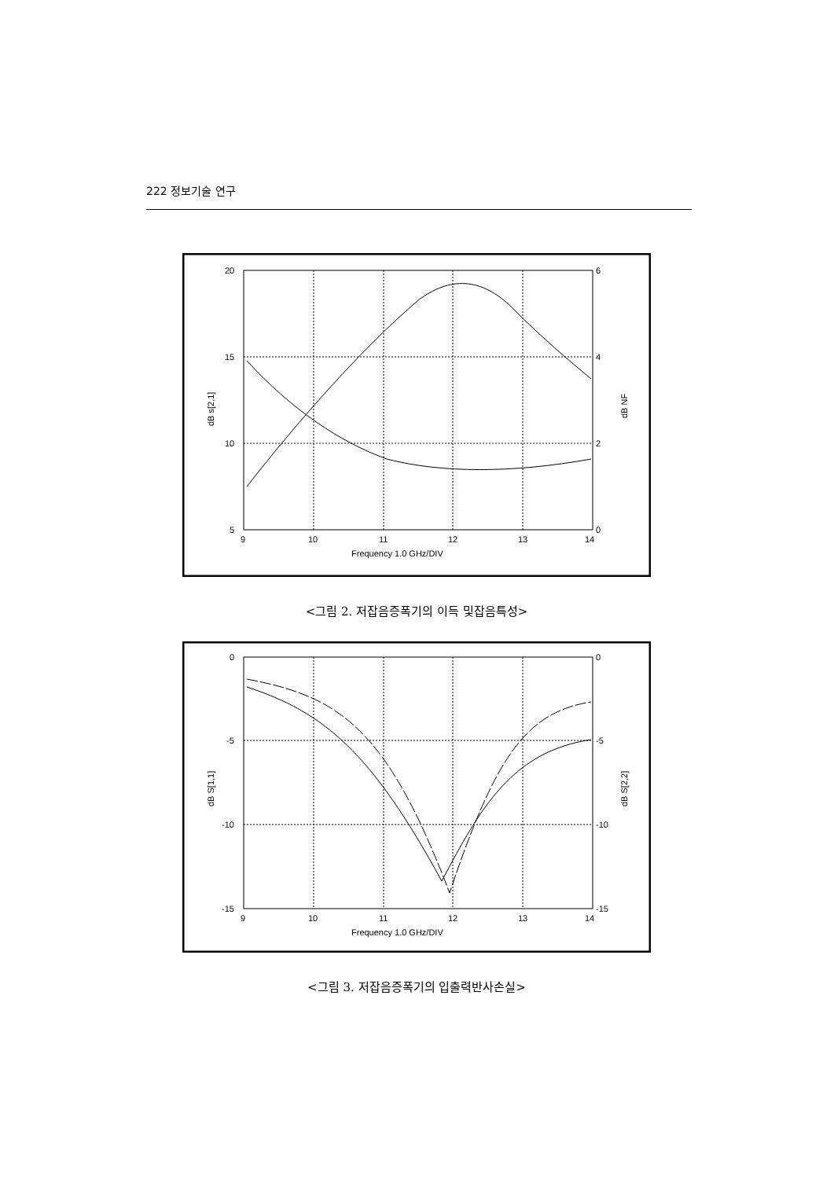222 정보기술 연구
20
15
10
5
6
4
2
0
9
10
11
12
13
14
Frequency 1.0 GHz/DIV
dB s[2,1]
dB NF
<그림 2. 저잡음증폭기의 이득 및잡음특성>
0
-5
-10
-15
0
-5
-10
-15
9
10
11
12
13
14
Frequency 1.0 GHz/DIV
dB S[1,1]
dB S[2,2]
<그림 3. 저잡음증폭기의 입출력반사손실>